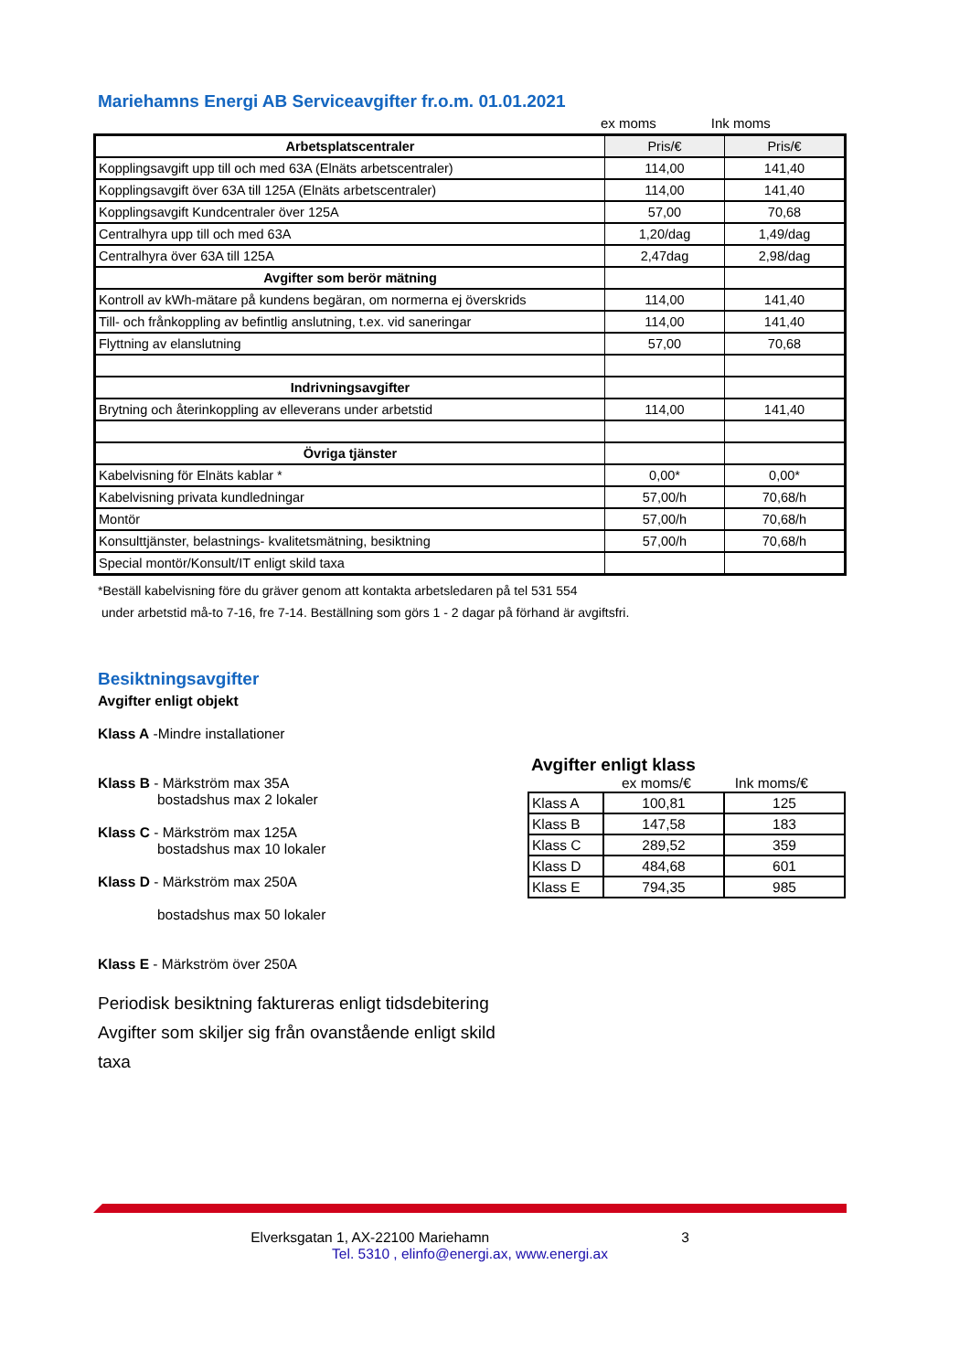Mariehamns Energi AB Serviceavgifter fr.o.m. 01.01.2021
ex moms Ink moms
| Arbetsplatscentraler | Pris/€ | Pris/€ |
| Kopplingsavgift upp till och med 63A (Elnäts arbetscentraler) | 114,00 | 141,40 |
| Kopplingsavgift över 63A till 125A (Elnäts arbetscentraler) | 114,00 | 141,40 |
| Kopplingsavgift Kundcentraler över 125A | 57,00 | 70,68 |
| Centralhyra upp till och med 63A | 1,20/dag | 1,49/dag |
| Centralhyra över 63A till 125A | 2,47dag | 2,98/dag |
| Avgifter som berör mätning | | |
| Kontroll av kWh-mätare på kundens begäran, om normerna ej överskrids | 114,00 | 141,40 |
| Till- och frånkoppling av befintlig anslutning, t.ex. vid saneringar | 114,00 | 141,40 |
| Flyttning av elanslutning | 57,00 | 70,68 |
| Indrivningsavgifter | | |
| Brytning och återinkoppling av elleverans under arbetstid | 114,00 | 141,40 |
| Övriga tjänster | | |
| Kabelvisning för Elnäts kablar * | 0,00* | 0,00* |
| Kabelvisning privata kundledningar | 57,00/h | 70,68/h |
| Montör | 57,00/h | 70,68/h |
| Konsulttjänster, belastnings- kvalitetsmätning, besiktning | 57,00/h | 70,68/h |
| Special montör/Konsult/IT enligt skild taxa | | |
*Beställ kabelvisning före du gräver genom att kontakta arbetsledaren på tel 531 554
under arbetstid må-to 7-16, fre 7-14. Beställning som görs 1 - 2 dagar på förhand är avgiftsfri.
Besiktningsavgifter
Avgifter enligt objekt
Klass A -Mindre installationer
Klass B - Märkström max 35A
bostadshus max 2 lokaler
Klass C - Märkström max 125A
bostadshus max 10 lokaler
Klass D - Märkström max 250A
bostadshus max 50 lokaler
Klass E - Märkström över 250A
Periodisk besiktning faktureras enligt tidsdebitering
Avgifter som skiljer sig från ovanstående enligt skild taxa
Avgifter enligt klass
ex moms/€ Ink moms/€
| Klass A | 100,81 | 125 |
| Klass B | 147,58 | 183 |
| Klass C | 289,52 | 359 |
| Klass D | 484,68 | 601 |
| Klass E | 794,35 | 985 |
Elverksgatan 1, AX-22100 Mariehamn 3
Tel. 5310 , elinfo@energi.ax, www.energi.ax